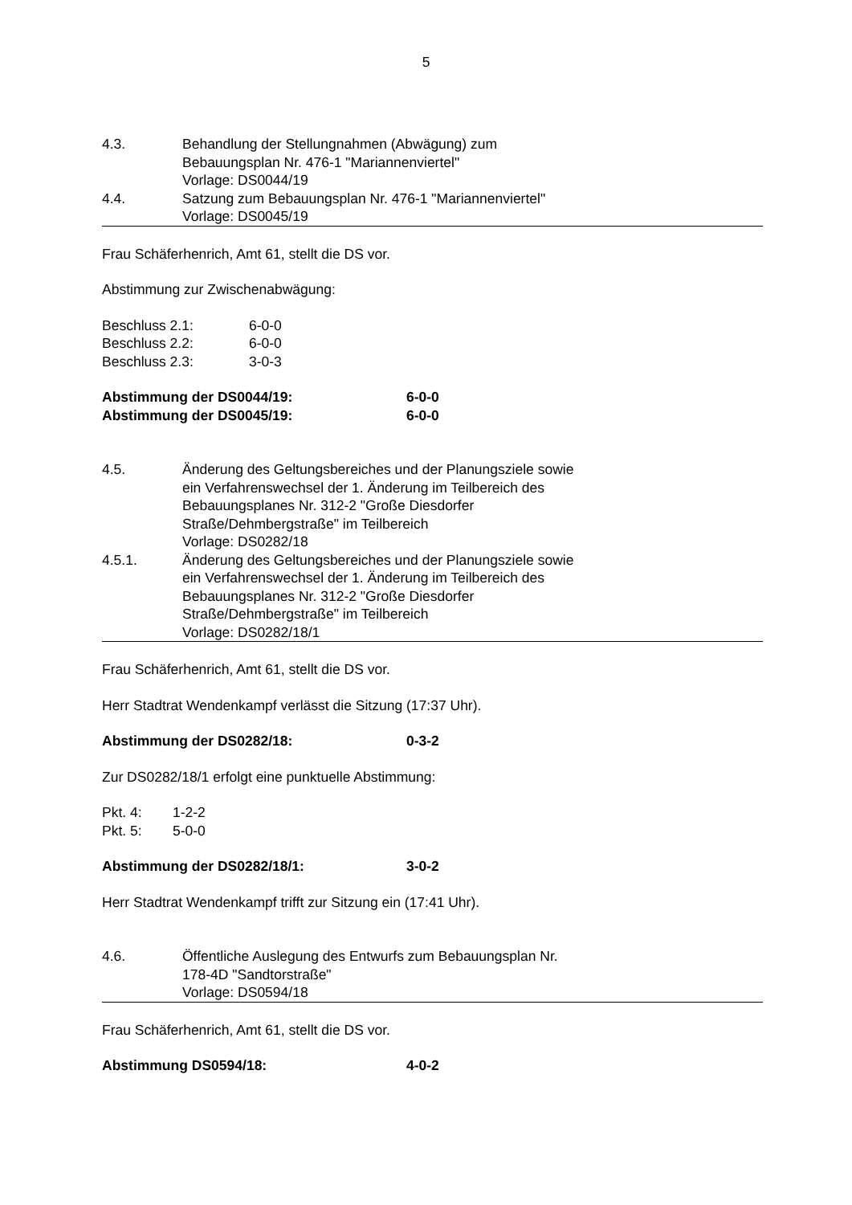5
4.3. Behandlung der Stellungnahmen (Abwägung) zum
Bebauungsplan Nr. 476-1 "Mariannenviertel"
Vorlage: DS0044/19
4.4. Satzung zum Bebauungsplan Nr. 476-1 "Mariannenviertel"
Vorlage: DS0045/19
Frau Schäferhenrich, Amt 61, stellt die DS vor.
Abstimmung zur Zwischenabwägung:
Beschluss 2.1: 6-0-0
Beschluss 2.2: 6-0-0
Beschluss 2.3: 3-0-3
Abstimmung der DS0044/19: 6-0-0
Abstimmung der DS0045/19: 6-0-0
4.5. Änderung des Geltungsbereiches und der Planungsziele sowie
ein Verfahrenswechsel der 1. Änderung im Teilbereich des
Bebauungsplanes Nr. 312-2 "Große Diesdorfer
Straße/Dehmbergstraße" im Teilbereich
Vorlage: DS0282/18
4.5.1. Änderung des Geltungsbereiches und der Planungsziele sowie
ein Verfahrenswechsel der 1. Änderung im Teilbereich des
Bebauungsplanes Nr. 312-2 "Große Diesdorfer
Straße/Dehmbergstraße" im Teilbereich
Vorlage: DS0282/18/1
Frau Schäferhenrich, Amt 61, stellt die DS vor.
Herr Stadtrat Wendenkampf verlässt die Sitzung (17:37 Uhr).
Abstimmung der DS0282/18: 0-3-2
Zur DS0282/18/1 erfolgt eine punktuelle Abstimmung:
Pkt. 4: 1-2-2
Pkt. 5: 5-0-0
Abstimmung der DS0282/18/1: 3-0-2
Herr Stadtrat Wendenkampf trifft zur Sitzung ein (17:41 Uhr).
4.6. Öffentliche Auslegung des Entwurfs zum Bebauungsplan Nr.
178-4D "Sandtorstraße"
Vorlage: DS0594/18
Frau Schäferhenrich, Amt 61, stellt die DS vor.
Abstimmung DS0594/18: 4-0-2